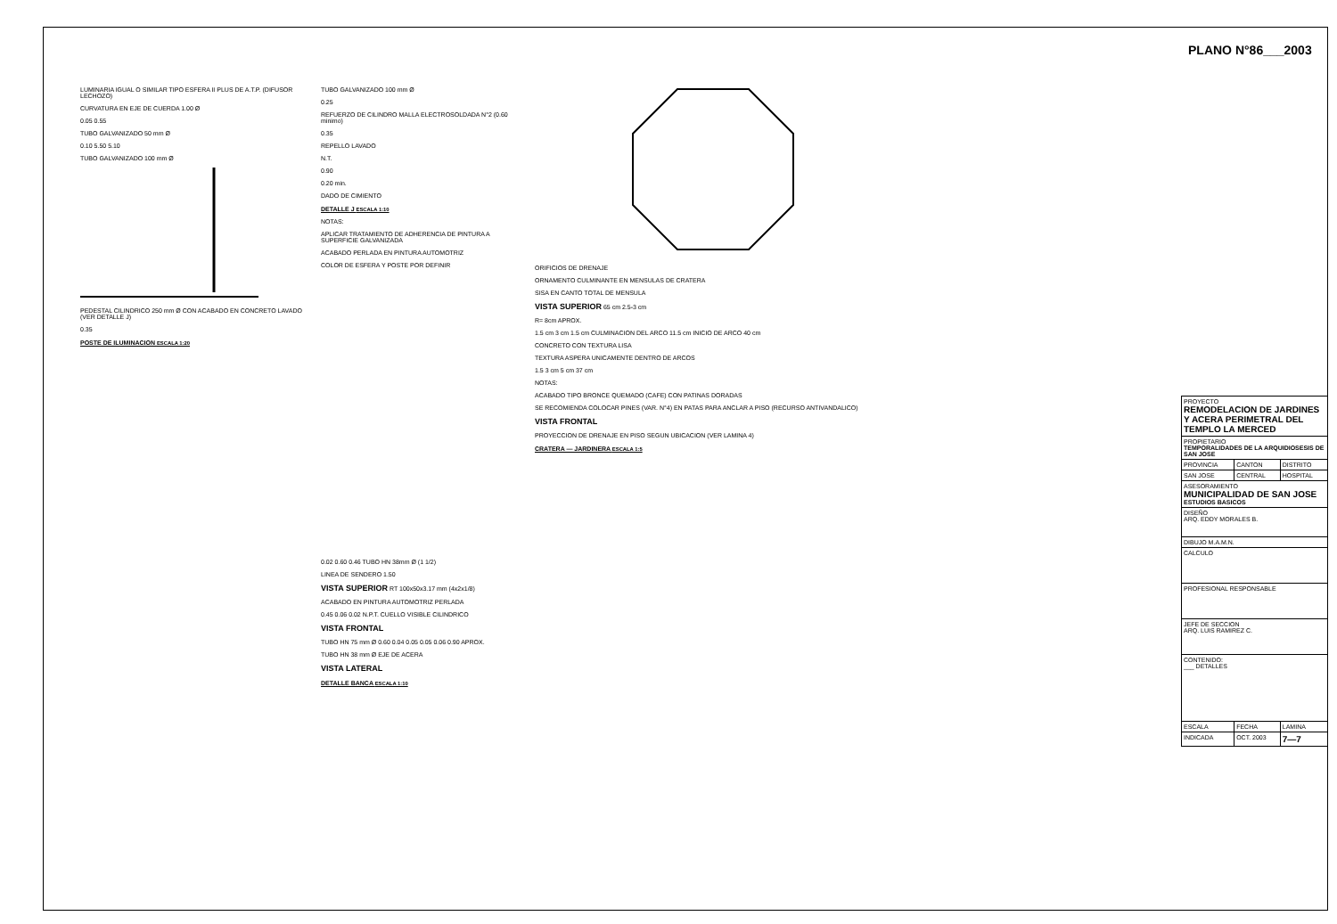LUMINARIA IGUAL O SIMILAR TIPO ESFERA II PLUS DE A.T.P. (DIFUSOR LECHOZO)
CURVATURA EN EJE DE CUERDA 1.00 Ø
0.05 0.55
TUBO GALVANIZADO 50 mm Ø
0.10 5.50 5.10
TUBO GALVANIZADO 100 mm Ø
PEDESTAL CILINDRICO 250 mm Ø CON ACABADO EN CONCRETO LAVADO (VER DETALLE J)
0.35
POSTE DE ILUMINACION ESCALA 1:20
TUBO GALVANIZADO 100 mm Ø
0.25
REFUERZO DE CILINDRO MALLA ELECTROSOLDADA N°2 (0.60 minimo)
0.35
REPELLO LAVADO
N.T.
0.90
0.20 min.
DADO DE CIMIENTO
DETALLE J ESCALA 1:10
NOTAS:
APLICAR TRATAMIENTO DE ADHERENCIA DE PINTURA A SUPERFICIE GALVANIZADA
ACABADO PERLADA EN PINTURA AUTOMOTRIZ
COLOR DE ESFERA Y POSTE POR DEFINIR
ORIFICIOS DE DRENAJE
ORNAMENTO CULMINANTE EN MENSULAS DE CRATERA
SISA EN CANTO TOTAL DE MENSULA
VISTA SUPERIOR 65 cm 2.5-3 cm
R= 8cm APROX.
1.5 cm 3 cm 1.5 cm CULMINACION DEL ARCO 11.5 cm INICIO DE ARCO 40 cm
CONCRETO CON TEXTURA LISA
TEXTURA ASPERA UNICAMENTE DENTRO DE ARCOS
1.5 3 cm 5 cm 37 cm
NOTAS:
ACABADO TIPO BRONCE QUEMADO (CAFE) CON PATINAS DORADAS
SE RECOMIENDA COLOCAR PINES (VAR. N°4) EN PATAS PARA ANCLAR A PISO (RECURSO ANTIVANDALICO)
VISTA FRONTAL
PROYECCION DE DRENAJE EN PISO SEGUN UBICACION (VER LAMINA 4)
CRATERA — JARDINERA ESCALA 1:5
0.02 0.60 0.46 TUBO HN 38mm Ø (1 1/2)
LINEA DE SENDERO 1.50
VISTA SUPERIOR RT 100x50x3.17 mm (4x2x1/8)
ACABADO EN PINTURA AUTOMOTRIZ PERLADA
0.45 0.06 0.02 N.P.T. CUELLO VISIBLE CILINDRICO
VISTA FRONTAL
TUBO HN 75 mm Ø 0.60 0.04 0.05 0.05 0.06 0.90 APROX.
TUBO HN 38 mm Ø EJE DE ACERA
VISTA LATERAL
DETALLE BANCA ESCALA 1:10
PLANO N°86___2003
| PROYECTO REMODELACION DE JARDINES Y ACERA PERIMETRAL DEL TEMPLO LA MERCED | | |
| PROPIETARIO TEMPORALIDADES DE LA ARQUIDIOSESIS DE SAN JOSE | | |
| PROVINCIA | CANTON | DISTRITO |
| SAN JOSE | CENTRAL | HOSPITAL |
| ASESORAMIENTO MUNICIPALIDAD DE SAN JOSE ESTUDIOS BASICOS | | |
| DISEÑO ARQ. EDDY MORALES B. | | |
| DIBUJO M.A.M.N. | | |
| CALCULO | | |
| PROFESIONAL RESPONSABLE | | |
| JEFE DE SECCION ARQ. LUIS RAMIREZ C. | | |
| CONTENIDO: ___ DETALLES | | |
| ESCALA | FECHA | LAMINA |
| INDICADA | OCT. 2003 | 7—7 |